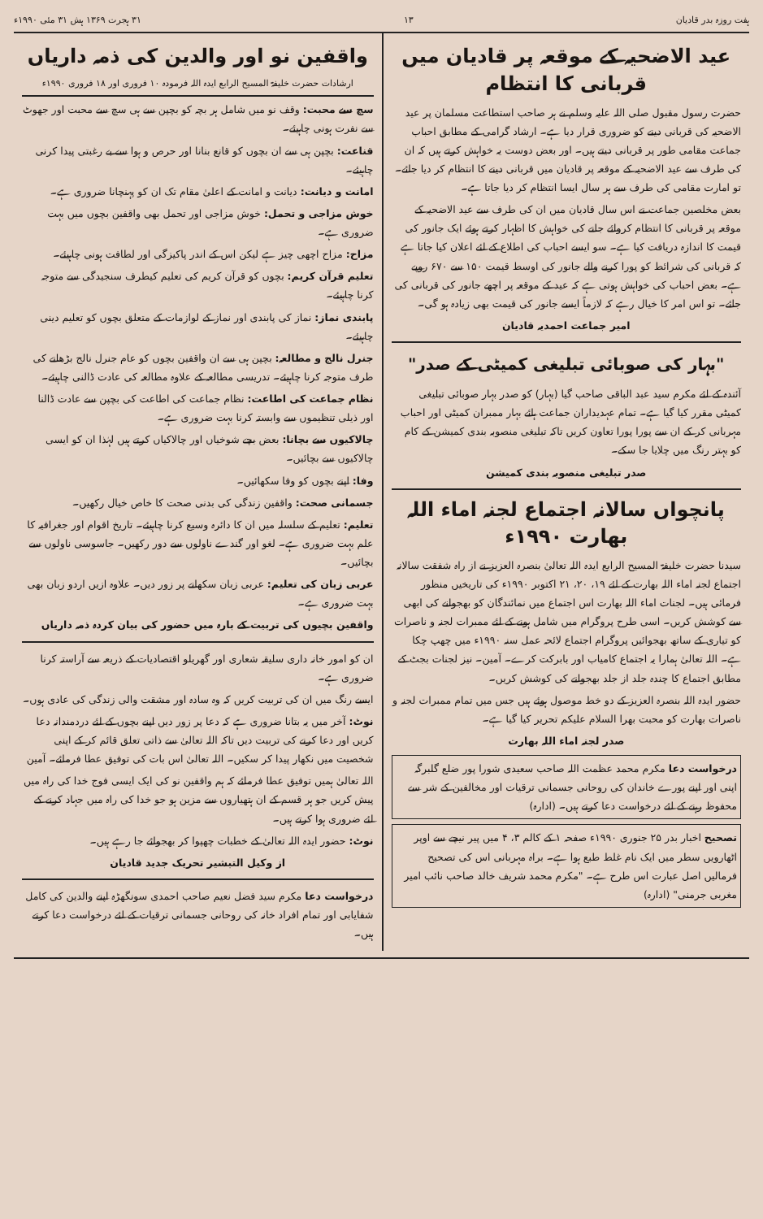ہفت روزہ بدر قادیان ۱۳ ۳۱ ہجرت ۱۳۶۹ ہش ۳۱ مئی ۱۹۹۰ء
عید الاضحیہ کے موقعہ پر قادیان میں قربانی کا انتظام
حضرت رسول مقبول صلی اللہ علیہ وسلم نے ہر صاحب استطاعت مسلمان پر عید الاضحیہ کی قربانی دینے کو ضروری قرار دیا ہے۔ ارشاد گرامی کے مطابق احباب جماعت مقامی طور پر قربانی دیتے ہیں۔ اور بعض دوست یہ خواہش کرتے ہیں کہ ان کی طرف سے عید الاضحیہ کے موقعہ پر قادیان میں قربانی دینے کا انتظام کر دیا جائے۔ تو امارت مقامی کی طرف سے ہر سال ایسا انتظام کر دیا جاتا ہے۔
بعض مخلصین جماعت نے اس سال قادیان میں ان کی طرف سے عید الاضحیہ کے موقعہ پر قربانی کا انتظام کروائے جانے کی خواہش کا اظہار کرتے ہوئے ایک جانور کی قیمت کا اندازہ دریافت کیا ہے۔ سو ایسے احباب کی اطلاع کے لئے اعلان کیا جاتا ہے کہ قربانی کی شرائط کو پورا کرنے والے جانور کی اوسط قیمت ۱۵۰ سے ۶۷۰ روپے ہے۔ بعض احباب کی خواہش ہوتی ہے کہ عید کے موقعہ پر اچھے جانور کی قربانی کی جائے۔ تو اس امر کا خیال رہے کہ لازماً ایسے جانور کی قیمت بھی زیادہ ہو گی۔
امیر جماعت احمدیہ قادیان
"بہار کی صوبائی تبلیغی کمیٹی کے صدر"
آئندہ کے لئے مکرم سید عبد الباقی صاحب گیا (بہار) کو صدر بہار صوبائی تبلیغی کمیٹی مقرر کیا گیا ہے۔ تمام عہدیداران جماعت ہائے بہار ممبران کمیٹی اور احباب مہربانی کر کے ان سے پورا پورا تعاون کریں تاکہ تبلیغی منصوبہ بندی کمیشن کے کام کو بہتر رنگ میں چلایا جا سکے۔
صدر تبلیغی منصوبہ بندی کمیشن
پانچواں سالانہ اجتماع لجنہ اماء اللہ بھارت ۱۹۹۰ء
سیدنا حضرت خلیفۃ المسیح الرابع ایدہ اللہ تعالیٰ بنصرہ العزیز نے از راہ شفقت سالانہ اجتماع لجنہ اماء اللہ بھارت کے لئے ۱۹، ۲۰، ۲۱ اکتوبر ۱۹۹۰ء کی تاریخیں منظور فرمائی ہیں۔ لجنات اماء اللہ بھارت اس اجتماع میں نمائندگان کو بھجوانے کی ابھی سے کوشش کریں۔ اسی طرح پروگرام میں شامل ہونے کے لئے ممبرات لجنہ و ناصرات کو تیاری کے ساتھ بھجوائیں پروگرام اجتماع لائحہ عمل سنہ ۱۹۹۰ء میں چھپ چکا ہے۔ اللہ تعالیٰ ہمارا یہ اجتماع کامیاب اور بابرکت کرے۔ آمین۔ نیز لجنات بجٹ کے مطابق اجتماع کا چندہ جلد از جلد بھجوانے کی کوشش کریں۔
حضور ایدہ اللہ بنصرہ العزیز کے دو خط موصول ہوئے ہیں جس میں تمام ممبرات لجنہ و ناصرات بھارت کو محبت بھرا السلام علیکم تحریر کیا گیا ہے۔
صدر لجنہ اماء اللہ بھارت
درخواست دعا مکرم محمد عظمت اللہ صاحب سعیدی شورا پور ضلع گلبرگہ اپنی اور اپنے پورے خاندان کی روحانی جسمانی ترقیات اور مخالفین کے شر سے محفوظ رہنے کے لئے درخواست دعا کرتے ہیں۔ (ادارہ)
تصحیح اخبار بدر ۲۵ جنوری ۱۹۹۰ء صفحہ ۱ کے کالم ۳، ۴ میں پیر نیچے سے اوپر اٹھارویں سطر میں ایک نام غلط طبع ہوا ہے۔ براہ مہربانی اس کی تصحیح فرمالیں اصل عبارت اس طرح ہے۔ "مکرم محمد شریف خالد صاحب نائب امیر مغربی جرمنی" (ادارہ)
واقفین نو اور والدین کی ذمہ داریاں
ارشادات حضرت خلیفۃ المسیح الرابع ایدہ اللہ فرمودہ ۱۰ فروری اور ۱۸ فروری ۱۹۹۰ء
سچ سے محبت: وقف نو میں شامل ہر بچہ کو بچپن سے ہی سچ سے محبت اور جھوٹ سے نفرت ہونی چاہیئے۔
قناعت: بچپن ہی سے ان بچوں کو قانع بنانا اور حرص و ہوا سے بے رغبتی پیدا کرنی چاہیئے۔
امانت و دیانت: دیانت و امانت کے اعلیٰ مقام تک ان کو پہنچانا ضروری ہے۔
خوش مزاجی و تحمل: خوش مزاجی اور تحمل بھی واقفین بچوں میں بہت ضروری ہے۔
مزاح: مزاح اچھی چیز ہے لیکن اس کے اندر پاکیزگی اور لطافت ہونی چاہیئے۔
تعلیم قرآن کریم: بچوں کو قرآن کریم کی تعلیم کیطرف سنجیدگی سے متوجہ کرنا چاہیئے۔
پابندی نماز: نماز کی پابندی اور نماز کے لوازمات کے متعلق بچوں کو تعلیم دینی چاہیئے۔
جنرل نالج و مطالعہ: بچپن ہی سے ان واقفین بچوں کو عام جنرل نالج بڑھانے کی طرف متوجہ کرنا چاہیئے۔ تدریسی مطالعہ کے علاوہ مطالعہ کی عادت ڈالنی چاہیئے۔
نظام جماعت کی اطاعت: نظام جماعت کی اطاعت کی بچپن سے عادت ڈالنا اور ذیلی تنظیموں سے وابستہ کرنا بہت ضروری ہے۔
چالاکیوں سے بچانا: بعض بچے شوخیاں اور چالاکیاں کرتے ہیں لہٰذا ان کو ایسی چالاکیوں سے بچائیں۔
وفا: اپنے بچوں کو وفا سکھائیں۔
جسمانی صحت: واقفین زندگی کی بدنی صحت کا خاص خیال رکھیں۔
تعلیم: تعلیم کے سلسلہ میں ان کا دائرہ وسیع کرنا چاہیئے۔ تاریخ اقوام اور جغرافیہ کا علم بہت ضروری ہے۔ لغو اور گندے ناولوں سے دور رکھیں۔ جاسوسی ناولوں سے بچائیں۔
عربی زبان کی تعلیم: عربی زبان سکھانے پر زور دیں۔ علاوہ ازیں اردو زبان بھی بہت ضروری ہے۔
واقفین بچیوں کی تربیت کے بارہ میں حضور کی بیان کردہ ذمہ داریاں
ان کو امور خانہ داری سلیقہ شعاری اور گھریلو اقتصادیات کے ذریعہ سے آراستہ کرنا ضروری ہے۔
ایسے رنگ میں ان کی تربیت کریں کہ وہ سادہ اور مشقت والی زندگی کی عادی ہوں۔
نوٹ: آخر میں یہ بتانا ضروری ہے کہ دعا پر زور دیں اپنے بچوں کے لئے دردمندانہ دعا کریں اور دعا کرنے کی تربیت دیں تاکہ اللہ تعالیٰ سے ذاتی تعلق قائم کر کے اپنی شخصیت میں نکھار پیدا کر سکیں۔ اللہ تعالیٰ اس بات کی توفیق عطا فرمائے۔ آمین
اللہ تعالیٰ ہمیں توفیق عطا فرمائے کہ ہم واقفین نو کی ایک ایسی فوج خدا کی راہ میں پیش کریں جو ہر قسم کے ان ہتھیاروں سے مزین ہو جو خدا کی راہ میں جہاد کرنے کے لئے ضروری ہوا کرتے ہیں۔
نوٹ: حضور ایدہ اللہ تعالیٰ کے خطبات چھپوا کر بھجوائے جا رہے ہیں۔
از وکیل التبشیر تحریک جدید قادیان
درخواست دعا مکرم سید فضل نعیم صاحب احمدی سونگھڑہ اپنے والدین کی کامل شفایابی اور تمام افراد خانہ کی روحانی جسمانی ترقیات کے لئے درخواست دعا کرتے ہیں۔